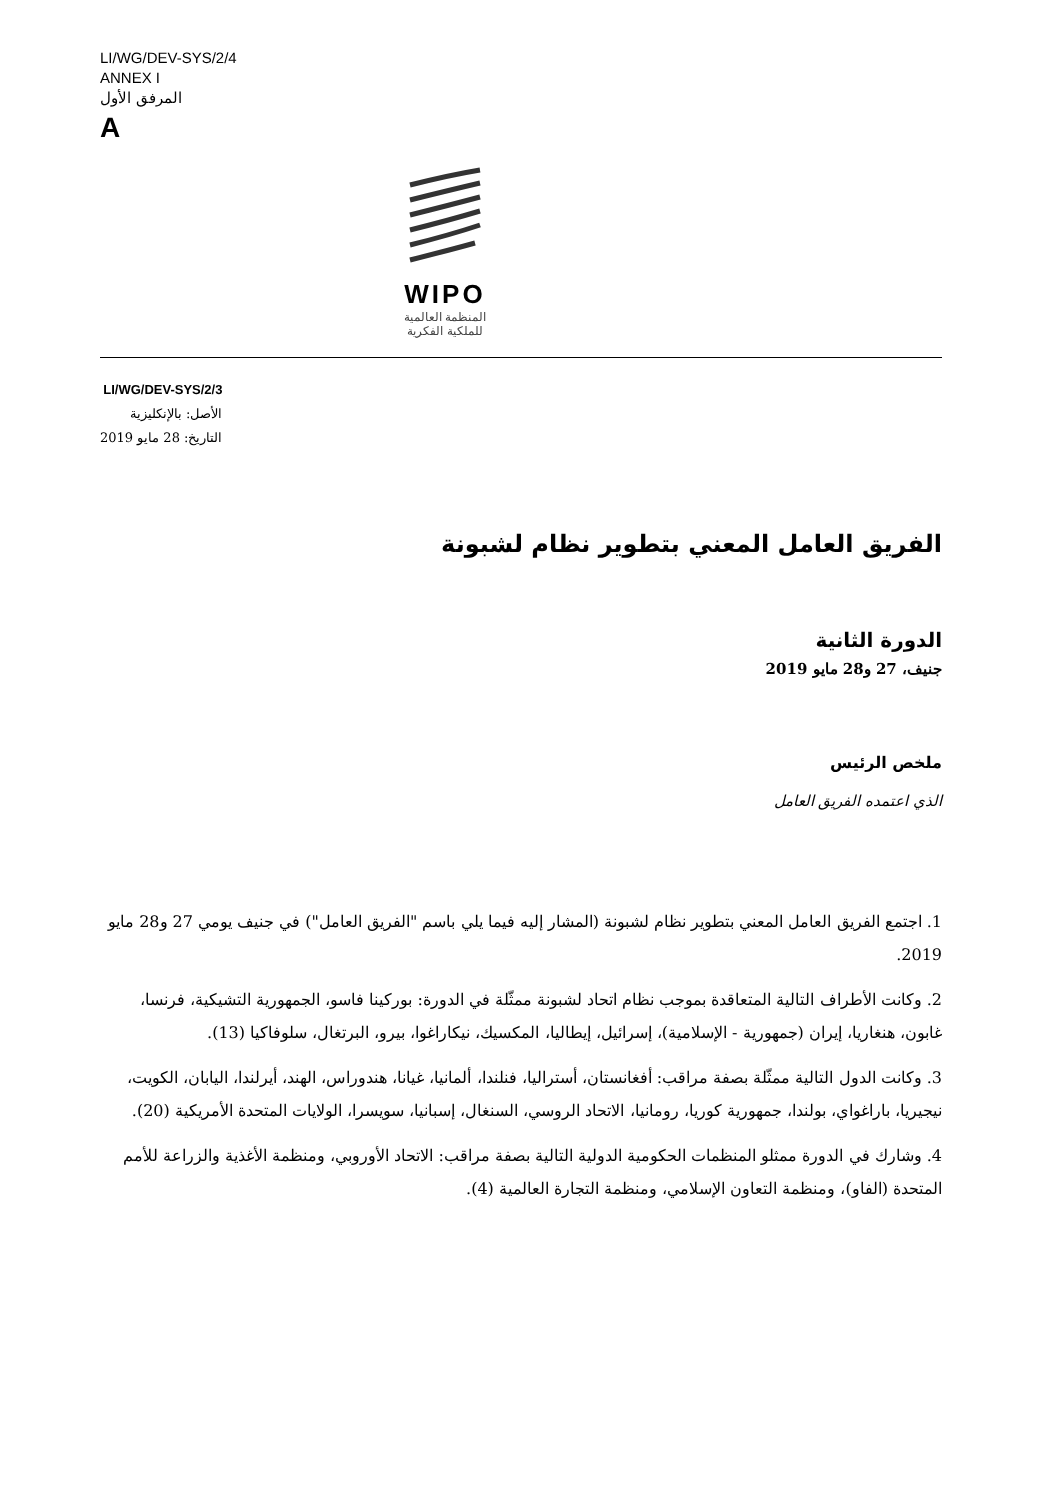LI/WG/DEV-SYS/2/4
ANNEX I
المرفق الأول
A
WIPO
المنظمة العالمية
للملكية الفكرية
LI/WG/DEV-SYS/2/3
الأصل: بالإنكليزية
التاريخ: 28 مايو 2019
الفريق العامل المعني بتطوير نظام لشبونة
الدورة الثانية
جنيف، 27 و28 مايو 2019
ملخص الرئيس
الذي اعتمده الفريق العامل
1. اجتمع الفريق العامل المعني بتطوير نظام لشبونة (المشار إليه فيما يلي باسم "الفريق العامل") في جنيف يومي 27 و28 مايو 2019.
2. وكانت الأطراف التالية المتعاقدة بموجب نظام اتحاد لشبونة ممثّلة في الدورة: بوركينا فاسو، الجمهورية التشيكية، فرنسا، غابون، هنغاريا، إيران (جمهورية - الإسلامية)، إسرائيل، إيطاليا، المكسيك، نيكاراغوا، بيرو، البرتغال، سلوفاكيا (13).
3. وكانت الدول التالية ممثّلة بصفة مراقب: أفغانستان، أستراليا، فنلندا، ألمانيا، غيانا، هندوراس، الهند، أيرلندا، اليابان، الكويت، نيجيريا، باراغواي، بولندا، جمهورية كوريا، رومانيا، الاتحاد الروسي، السنغال، إسبانيا، سويسرا، الولايات المتحدة الأمريكية (20).
4. وشارك في الدورة ممثلو المنظمات الحكومية الدولية التالية بصفة مراقب: الاتحاد الأوروبي، ومنظمة الأغذية والزراعة للأمم المتحدة (الفاو)، ومنظمة التعاون الإسلامي، ومنظمة التجارة العالمية (4).